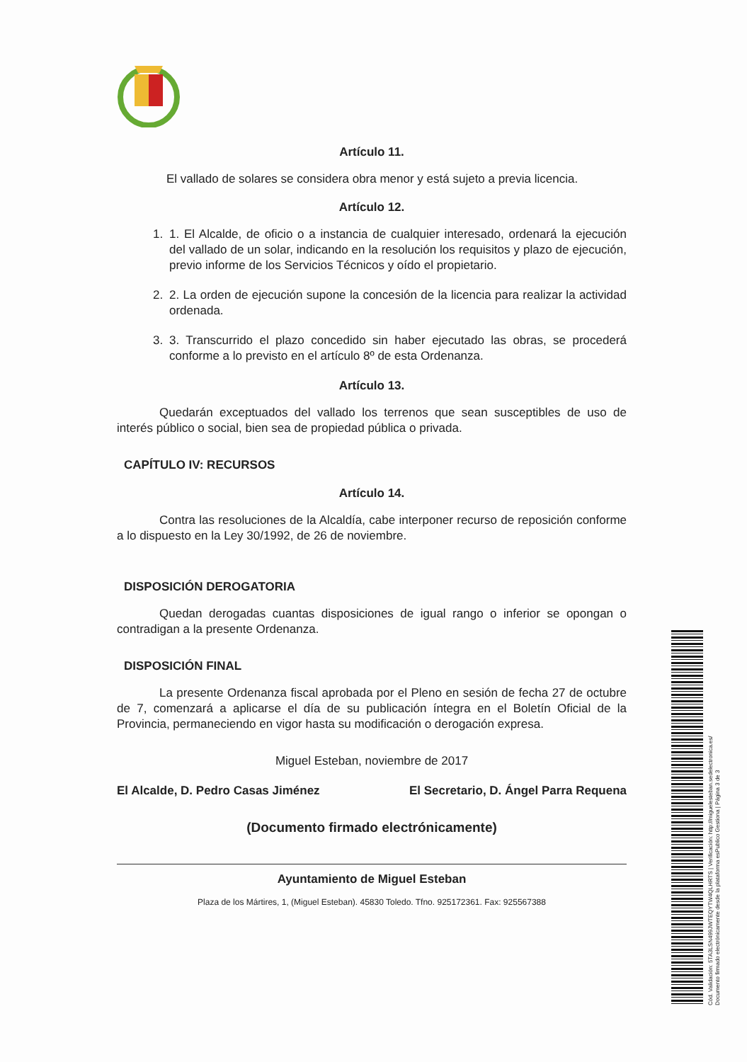Artículo 11.
El vallado de solares se considera obra menor y está sujeto a previa licencia.
Artículo 12.
1. 1. El Alcalde, de oficio o a instancia de cualquier interesado, ordenará la ejecución del vallado de un solar, indicando en la resolución los requisitos y plazo de ejecución, previo informe de los Servicios Técnicos y oído el propietario.
2. 2. La orden de ejecución supone la concesión de la licencia para realizar la actividad ordenada.
3. 3. Transcurrido el plazo concedido sin haber ejecutado las obras, se procederá conforme a lo previsto en el artículo 8º de esta Ordenanza.
Artículo 13.
Quedarán exceptuados del vallado los terrenos que sean susceptibles de uso de interés público o social, bien sea de propiedad pública o privada.
CAPÍTULO IV: RECURSOS
Artículo 14.
Contra las resoluciones de la Alcaldía, cabe interponer recurso de reposición conforme a lo dispuesto en la Ley 30/1992, de 26 de noviembre.
DISPOSICIÓN DEROGATORIA
Quedan derogadas cuantas disposiciones de igual rango o inferior se opongan o contradigan a la presente Ordenanza.
DISPOSICIÓN FINAL
La presente Ordenanza fiscal aprobada por el Pleno en sesión de fecha 27 de octubre de 7, comenzará a aplicarse el día de su publicación íntegra en el Boletín Oficial de la Provincia, permaneciendo en vigor hasta su modificación o derogación expresa.
Miguel Esteban, noviembre de 2017
El Alcalde, D. Pedro Casas Jiménez El Secretario, D. Ángel Parra Requena
(Documento firmado electrónicamente)
Ayuntamiento de Miguel Esteban
Plaza de los Mártires, 1, (Miguel Esteban). 45830 Toledo. Tfno. 925172361. Fax: 925567388
Cód. Validación: 5TA3LSN499JWTEQYTW4QLHRTS | Verificación: http://miguelesteban.sedelectronica.es/
Documento firmado electrónicamente desde la plataforma esPublico Gestiona | Página 3 de 3